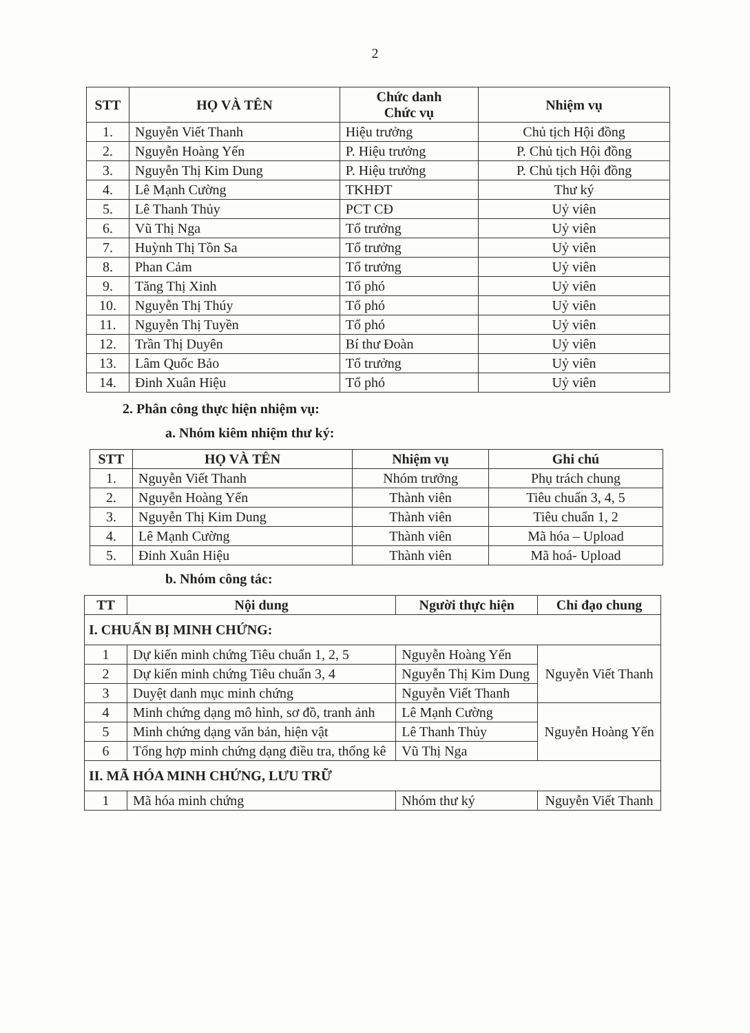2
| STT | HỌ VÀ TÊN | Chức danh Chức vụ | Nhiệm vụ |
| --- | --- | --- | --- |
| 1. | Nguyễn Viết Thanh | Hiệu trưởng | Chủ tịch Hội đồng |
| 2. | Nguyễn Hoàng Yến | P. Hiệu trưởng | P. Chủ tịch Hội đồng |
| 3. | Nguyễn Thị Kim Dung | P. Hiệu trưởng | P. Chủ tịch Hội đồng |
| 4. | Lê Mạnh Cường | TKHĐT | Thư ký |
| 5. | Lê Thanh Thủy | PCT CĐ | Uỷ viên |
| 6. | Vũ Thị Nga | Tổ trưởng | Uỷ viên |
| 7. | Huỳnh Thị Tồn Sa | Tổ trưởng | Uỷ viên |
| 8. | Phan Cảm | Tổ trưởng | Uỷ viên |
| 9. | Tăng Thị Xinh | Tổ phó | Uỷ viên |
| 10. | Nguyễn Thị Thúy | Tổ phó | Uỷ viên |
| 11. | Nguyễn Thị Tuyền | Tổ phó | Uỷ viên |
| 12. | Trần Thị Duyên | Bí thư Đoàn | Uỷ viên |
| 13. | Lâm Quốc Bảo | Tổ trưởng | Uỷ viên |
| 14. | Đinh Xuân Hiệu | Tổ phó | Uỷ viên |
2. Phân công thực hiện nhiệm vụ:
a. Nhóm kiêm nhiệm thư ký:
| STT | HỌ VÀ TÊN | Nhiệm vụ | Ghi chú |
| --- | --- | --- | --- |
| 1. | Nguyễn Viết Thanh | Nhóm trưởng | Phụ trách chung |
| 2. | Nguyễn Hoàng Yến | Thành viên | Tiêu chuẩn 3, 4, 5 |
| 3. | Nguyễn Thị Kim Dung | Thành viên | Tiêu chuẩn 1, 2 |
| 4. | Lê Mạnh Cường | Thành viên | Mã hóa – Upload |
| 5. | Đinh Xuân Hiệu | Thành viên | Mã hoá- Upload |
b. Nhóm công tác:
| TT | Nội dung | Người thực hiện | Chỉ đạo chung |
| --- | --- | --- | --- |
| I. CHUẨN BỊ MINH CHỨNG: | | | |
| 1 | Dự kiến minh chứng Tiêu chuẩn 1, 2, 5 | Nguyễn Hoàng Yến | Nguyễn Viết Thanh |
| 2 | Dự kiến minh chứng Tiêu chuẩn 3, 4 | Nguyễn Thị Kim Dung | |
| 3 | Duyệt danh mục minh chứng | Nguyễn Viết Thanh | |
| 4 | Minh chứng dạng mô hình, sơ đồ, tranh ảnh | Lê Mạnh Cường | Nguyễn Hoàng Yến |
| 5 | Minh chứng dạng văn bản, hiện vật | Lê Thanh Thủy | |
| 6 | Tổng hợp minh chứng dạng điều tra, thống kê | Vũ Thị Nga | |
| II. MÃ HÓA MINH CHỨNG, LƯU TRỮ | | | |
| 1 | Mã hóa minh chứng | Nhóm thư ký | Nguyễn Viết Thanh |